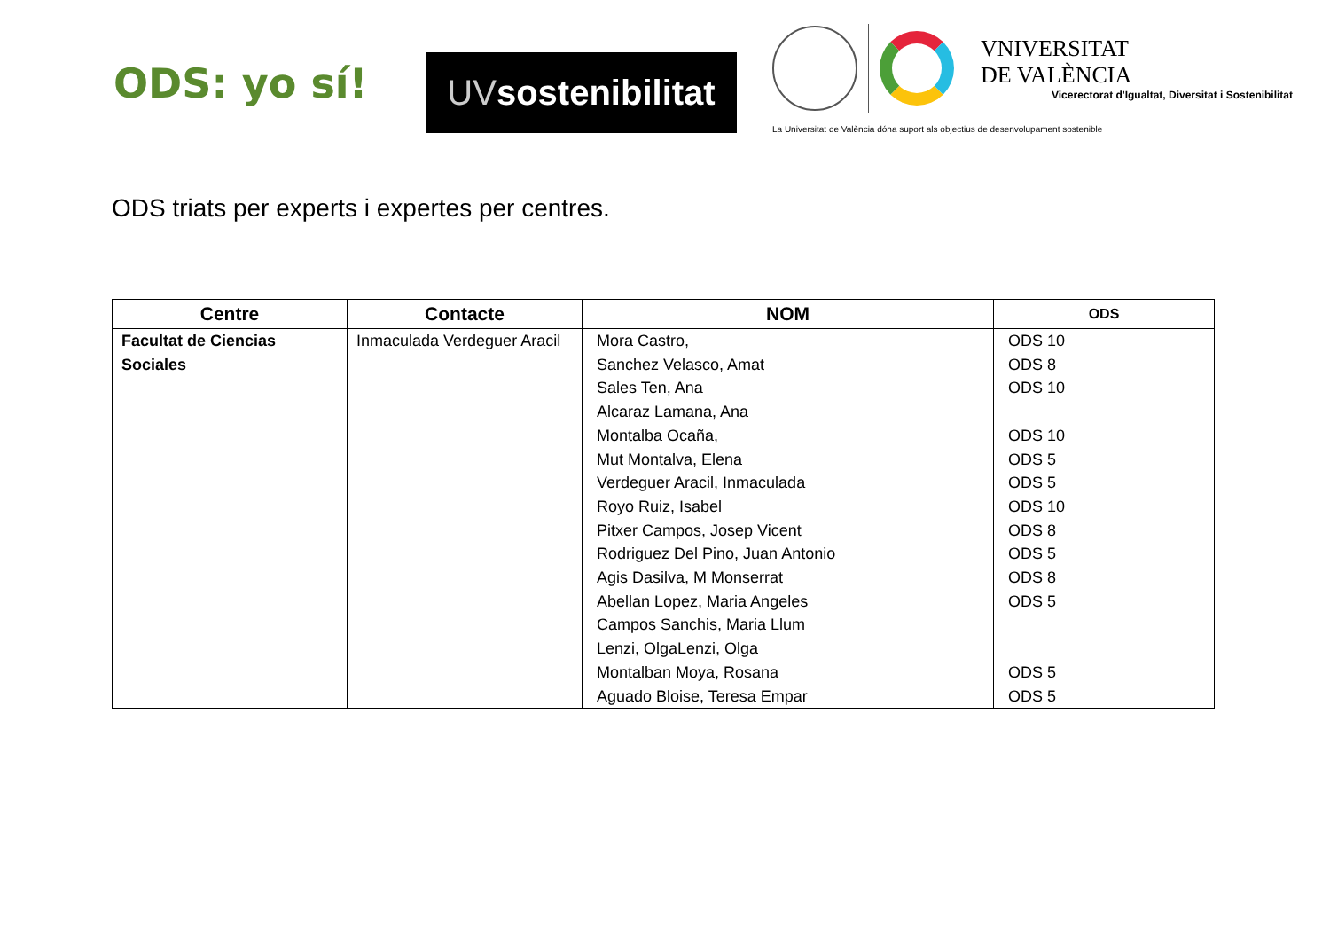ODS: yo sí!
UV sostenibilitat
VNIVERSITAT
DE VALÈNCIA
Vicerectorat d'Igualtat, Diversitat i Sostenibilitat
La Universitat de València dóna suport als objectius de desenvolupament sostenible
ODS triats per experts i expertes per centres.
| Centre | Contacte | NOM | ODS |
| --- | --- | --- | --- |
| Facultat de Ciencias Sociales | Inmaculada Verdeguer Aracil | Mora Castro, Sanchez Velasco, Amat Sales Ten, Ana Alcaraz Lamana, Ana Montalba Ocaña, Mut Montalva, Elena Verdeguer Aracil, Inmaculada Royo Ruiz, Isabel Pitxer Campos, Josep Vicent Rodriguez Del Pino, Juan Antonio Agis Dasilva, M Monserrat Abellan Lopez, Maria Angeles Campos Sanchis, Maria Llum Lenzi, OlgaLenzi, Olga Montalban Moya, Rosana Aguado Bloise, Teresa Empar | ODS 10 ODS 8 ODS 10 ODS 10 ODS 5 ODS 5 ODS 10 ODS 8 ODS 5 ODS 8 ODS 5 ODS 5 ODS 5 |